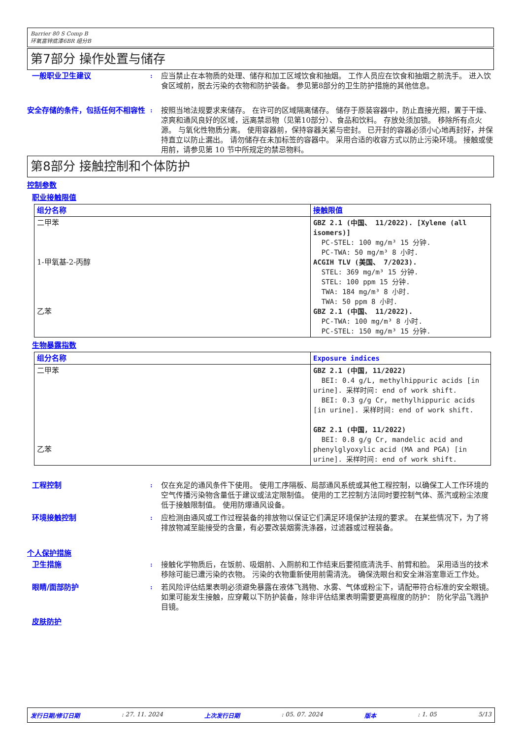Barrier 80 S Comp B
环氧富锌底漆6BR 组分B
第7部分 操作处置与储存
一般职业卫生建议
:
应当禁止在本物质的处理、储存和加工区域饮食和抽烟。 工作人员应在饮食和抽烟之前洗手。 进入饮食区域前，脱去污染的衣物和防护装备。 参见第8部分的卫生防护措施的其他信息。
安全存储的条件，包括任何不相容性
:
按照当地法规要求来储存。 在许可的区域隔离储存。 储存于原装容器中，防止直接光照，置于干燥、凉爽和通风良好的区域，远离禁忌物（见第10部分）、食品和饮料。 存放处须加锁。 移除所有点火源。 与氧化性物质分离。 使用容器前，保持容器关紧与密封。 已开封的容器必须小心地再封好，并保持直立以防止漏出。 请勿储存在未加标签的容器中。 采用合适的收容方式以防止污染环境。 接触或使用前，请参见第 10 节中所规定的禁忌物料。
第8部分 接触控制和个体防护
控制参数
职业接触限值
| 组分名称 | 接触限值 |
| --- | --- |
| 二甲苯 1-甲氧基-2-丙醇 乙苯 | GBZ 2.1 (中国、 11/2022). [Xylene (all isomers)] PC-STEL: 100 mg/m³ 15 分钟. PC-TWA: 50 mg/m³ 8 小时. ACGIH TLV (美国、 7/2023). STEL: 369 mg/m³ 15 分钟. STEL: 100 ppm 15 分钟. TWA: 184 mg/m³ 8 小时. TWA: 50 ppm 8 小时. GBZ 2.1 (中国、 11/2022). PC-TWA: 100 mg/m³ 8 小时. PC-STEL: 150 mg/m³ 15 分钟. |
生物暴露指数
| 组分名称 | Exposure indices |
| --- | --- |
| 二甲苯 乙苯 | GBZ 2.1 (中国, 11/2022) BEI: 0.4 g/L, methylhippuric acids [in urine]. 采样时间: end of work shift. BEI: 0.3 g/g Cr, methylhippuric acids [in urine]. 采样时间: end of work shift. GBZ 2.1 (中国, 11/2022) BEI: 0.8 g/g Cr, mandelic acid and phenylglyoxylic acid (MA and PGA) [in urine]. 采样时间: end of work shift. |
工程控制
:
仅在充足的通风条件下使用。 使用工序隔板、局部通风系统或其他工程控制，以确保工人工作环境的空气传播污染物含量低于建议或法定限制值。 使用的工艺控制方法同时要控制气体、蒸汽或粉尘浓度低于接触限制值。 使用防爆通风设备。
环境接触控制
:
应检测由通风或工作过程装备的排放物以保证它们满足环境保护法规的要求。 在某些情况下，为了将排放物减至能接受的含量，有必要改装烟雾洗涤器，过滤器或过程装备。
个人保护措施
卫生措施
:
接触化学物质后，在饭前、吸烟前、入厕前和工作结束后要彻底清洗手、前臂和脸。 采用适当的技术移除可能已遭污染的衣物。 污染的衣物重新使用前需清洗。 确保洗眼台和安全淋浴室靠近工作处。
眼睛/面部防护
:
若风险评估结果表明必须避免暴露在液体飞溅物、水雾、气体或粉尘下，请配带符合标准的安全眼镜。 如果可能发生接触，应穿戴以下防护装备，除非评估结果表明需要更高程度的防护： 防化学品飞溅护目镜。
皮肤防护
发行日期/修订日期: 27. 11. 2024 上次发行日期: 05. 07. 2024 版本: 1. 05 5/13